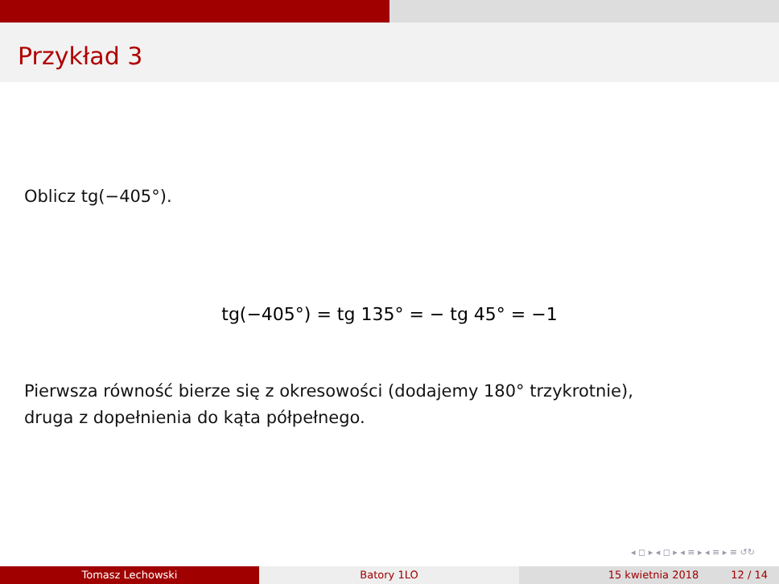Przykład 3
Oblicz tg(−405°).
tg(−405°) = tg 135° = − tg 45° = −1
Pierwsza równość bierze się z okresowości (dodajemy 180° trzykrotnie),
druga z dopełnienia do kąta półpełnego.
◂ ◻ ▸ ◂ ◻ ▸ ◂ ≡ ▸ ◂ ≡ ▸ ≡ ↺↻
Tomasz Lechowski Batory 1LO 15 kwietnia 2018 12 / 14